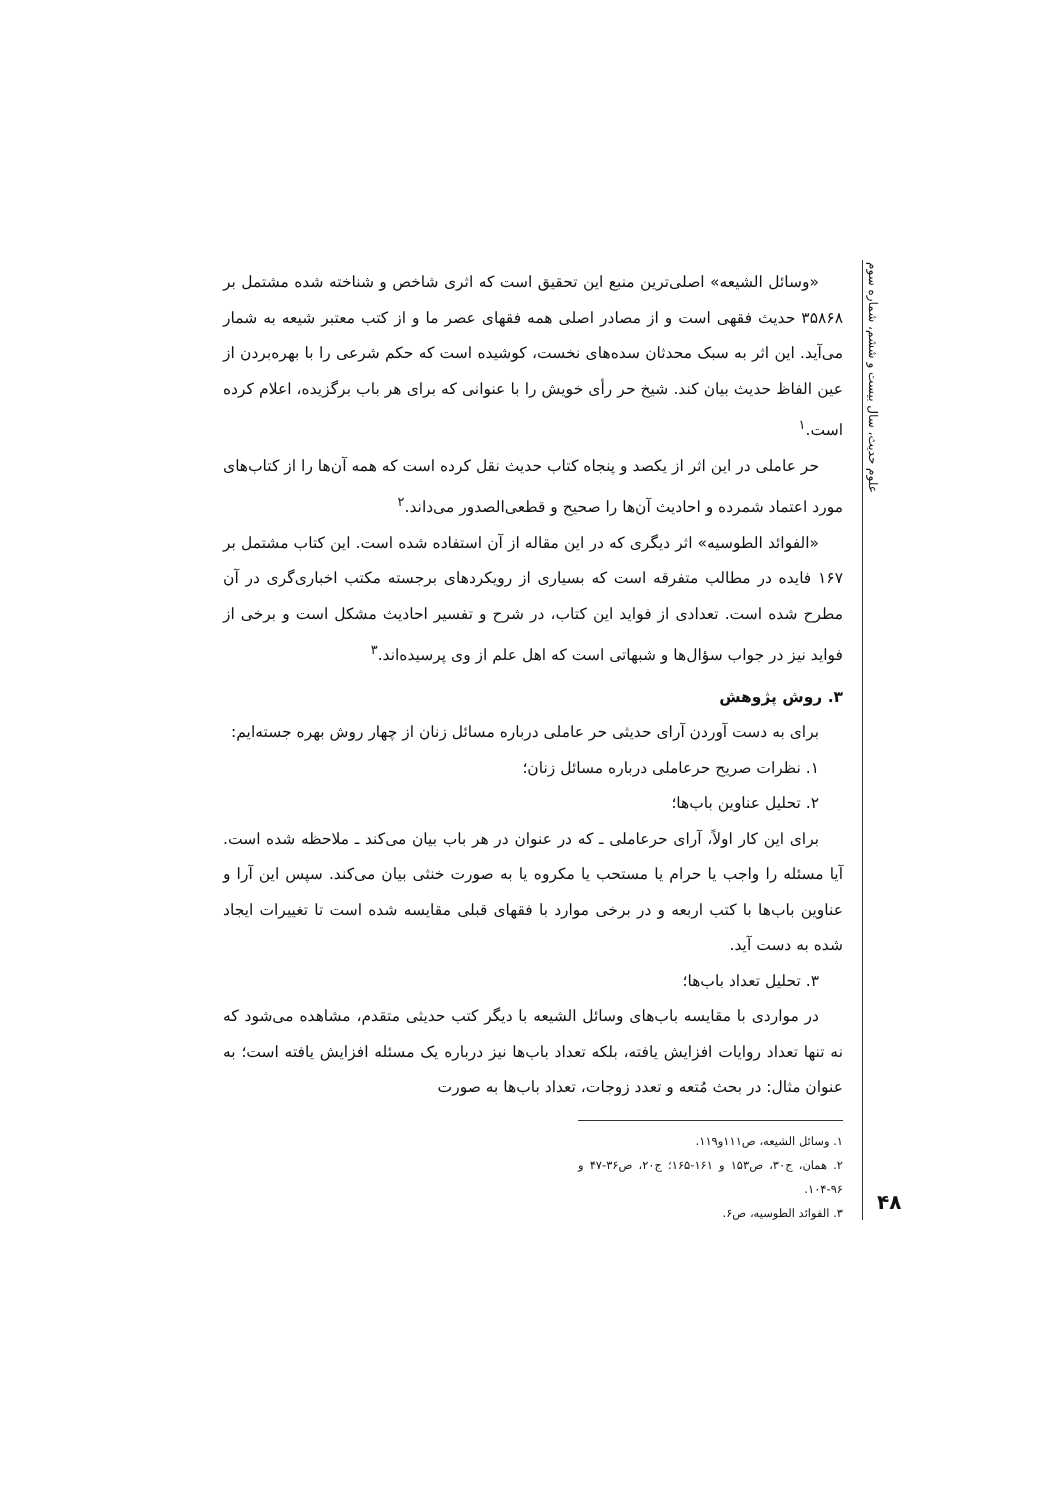علوم حدیث، سال بیست و ششم، شماره سوم
«وسائل الشیعه» اصلی‌ترین منبع این تحقیق است که اثری شاخص و شناخته شده مشتمل بر ۳۵۸۶۸ حدیث فقهی است و از مصادر اصلی همه فقهای عصر ما و از کتب معتبر شیعه به شمار می‌آید. این اثر به سبک محدثان سده‌های نخست، کوشیده است که حکم شرعی را با بهره‌بردن از عین الفاظ حدیث بیان کند. شیخ حر رأی خویش را با عنوانی که برای هر باب برگزیده، اعلام کرده است.<sup>۱</sup>
حر عاملی در این اثر از یکصد و پنجاه کتاب حدیث نقل کرده است که همه آن‌ها را از کتاب‌های مورد اعتماد شمرده و احادیث آن‌ها را صحیح و قطعی‌الصدور می‌داند.<sup>۲</sup>
«الفوائد الطوسیه» اثر دیگری که در این مقاله از آن استفاده شده است. این کتاب مشتمل بر ۱۶۷ فایده در مطالب متفرقه است که بسیاری از رویکردهای برجسته مکتب اخباری‌گری در آن مطرح شده است. تعدادی از فواید این کتاب، در شرح و تفسیر احادیث مشکل است و برخی از فواید نیز در جواب سؤال‌ها و شبهاتی است که اهل علم از وی پرسیده‌اند.<sup>۳</sup>
۳. روش پژوهش
برای به دست آوردن آرای حدیثی حر عاملی درباره مسائل زنان از چهار روش بهره جسته‌ایم:
۱. نظرات صریح حرعاملی درباره مسائل زنان؛
۲. تحلیل عناوین باب‌ها؛
برای این کار اولاً، آرای حرعاملی ـ که در عنوان در هر باب بیان می‌کند ـ ملاحظه شده است. آیا مسئله را واجب یا حرام یا مستحب یا مکروه یا به صورت خنثی بیان می‌کند. سپس این آرا و عناوین باب‌ها با کتب اربعه و در برخی موارد با فقهای قبلی مقایسه شده است تا تغییرات ایجاد شده به دست آید.
۳. تحلیل تعداد باب‌ها؛
در مواردی با مقایسه باب‌های وسائل الشیعه با دیگر کتب حدیثی متقدم، مشاهده می‌شود که نه تنها تعداد روایات افزایش یافته، بلکه تعداد باب‌ها نیز درباره یک مسئله افزایش یافته است؛ به عنوان مثال: در بحث مُتعه و تعدد زوجات، تعداد باب‌ها به صورت
۱. وسائل الشیعه، ص۱۱۱و۱۱۹.
۲. همان، ج۳۰، ص۱۵۳ و ۱۶۱-۱۶۵؛ ج۲۰، ص۳۶-۴۷ و ۹۶-۱۰۴.
۳. الفوائد الطوسیه، ص۶.
۴۸